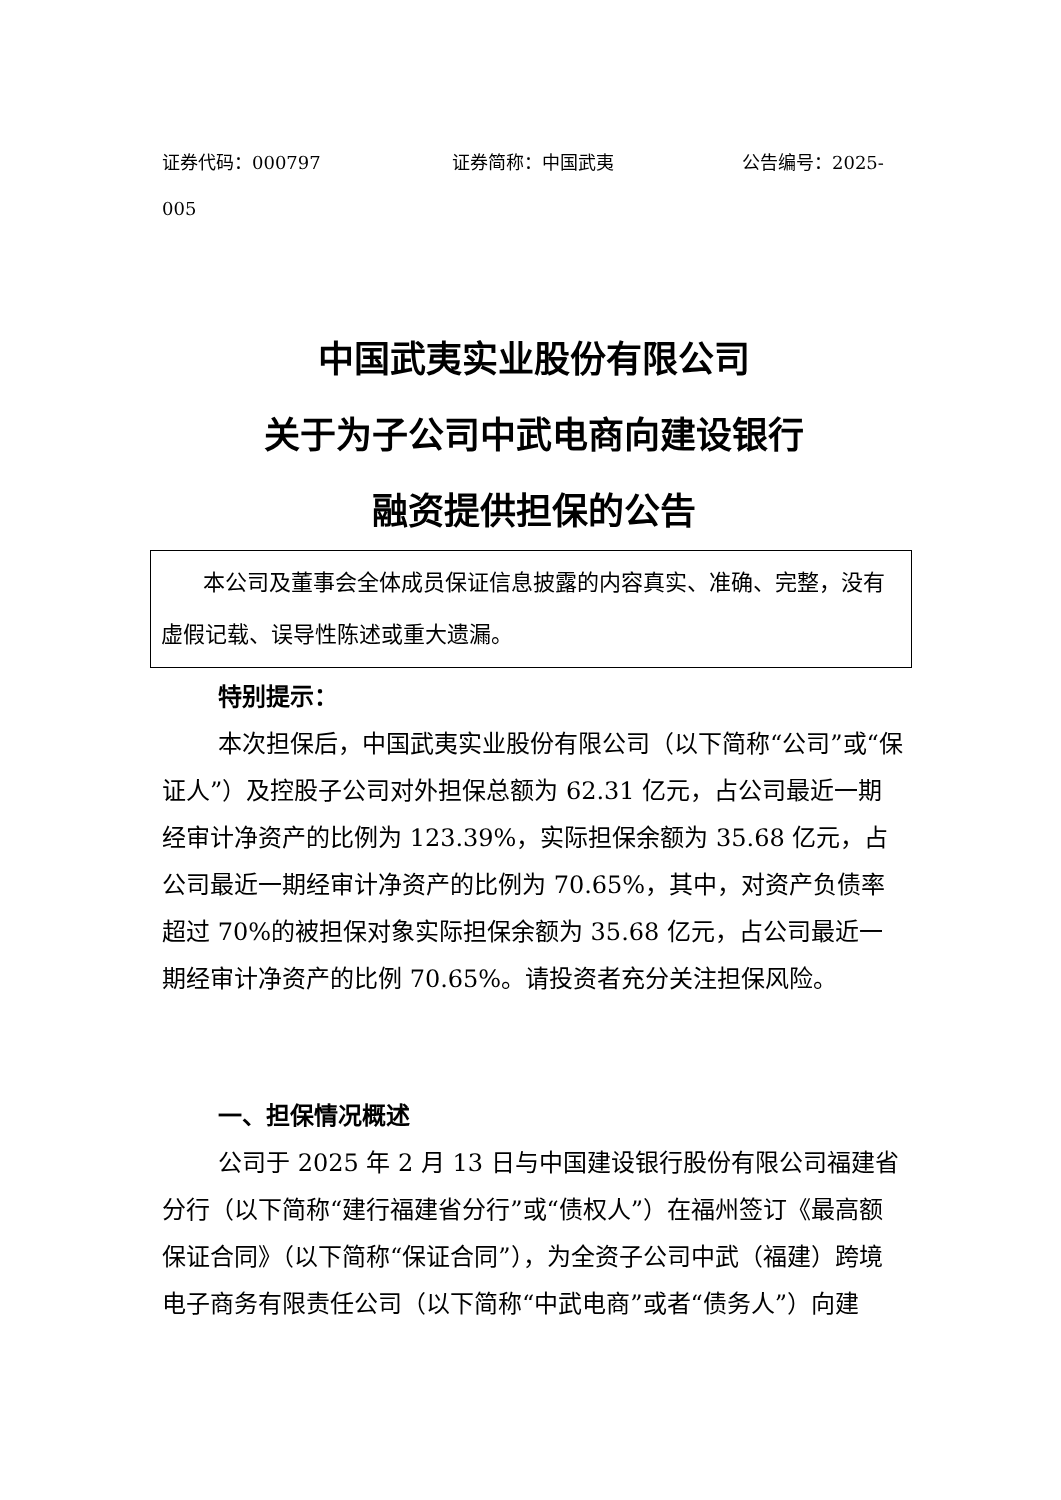证券代码：000797 证券简称：中国武夷 公告编号：2025-
005
中国武夷实业股份有限公司
关于为子公司中武电商向建设银行
融资提供担保的公告
本公司及董事会全体成员保证信息披露的内容真实、准确、完整，没有虚假记载、误导性陈述或重大遗漏。
特别提示：
本次担保后，中国武夷实业股份有限公司（以下简称“公司”或“保证人”）及控股子公司对外担保总额为 62.31 亿元，占公司最近一期经审计净资产的比例为 123.39%，实际担保余额为 35.68 亿元，占公司最近一期经审计净资产的比例为 70.65%，其中，对资产负债率超过 70%的被担保对象实际担保余额为 35.68 亿元，占公司最近一期经审计净资产的比例 70.65%。请投资者充分关注担保风险。
一、担保情况概述
公司于 2025 年 2 月 13 日与中国建设银行股份有限公司福建省分行（以下简称“建行福建省分行”或“债权人”）在福州签订《最高额保证合同》（以下简称“保证合同”），为全资子公司中武（福建）跨境电子商务有限责任公司（以下简称“中武电商”或者“债务人”）向建